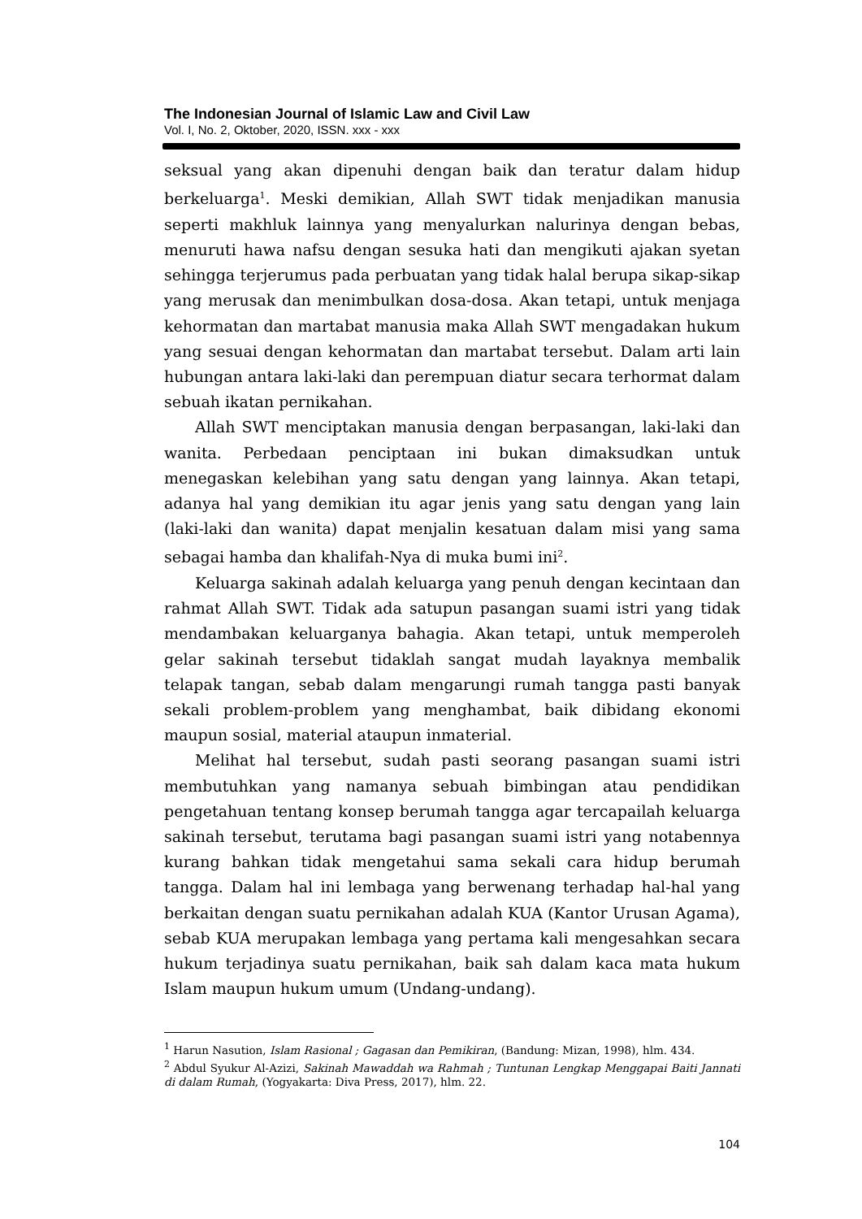The Indonesian Journal of Islamic Law and Civil Law
Vol. I, No. 2, Oktober, 2020, ISSN. xxx - xxx
seksual yang akan dipenuhi dengan baik dan teratur dalam hidup berkeluarga<sup>1</sup>. Meski demikian, Allah SWT tidak menjadikan manusia seperti makhluk lainnya yang menyalurkan nalurinya dengan bebas, menuruti hawa nafsu dengan sesuka hati dan mengikuti ajakan syetan sehingga terjerumus pada perbuatan yang tidak halal berupa sikap-sikap yang merusak dan menimbulkan dosa-dosa. Akan tetapi, untuk menjaga kehormatan dan martabat manusia maka Allah SWT mengadakan hukum yang sesuai dengan kehormatan dan martabat tersebut. Dalam arti lain hubungan antara laki-laki dan perempuan diatur secara terhormat dalam sebuah ikatan pernikahan.
Allah SWT menciptakan manusia dengan berpasangan, laki-laki dan wanita. Perbedaan penciptaan ini bukan dimaksudkan untuk menegaskan kelebihan yang satu dengan yang lainnya. Akan tetapi, adanya hal yang demikian itu agar jenis yang satu dengan yang lain (laki-laki dan wanita) dapat menjalin kesatuan dalam misi yang sama sebagai hamba dan khalifah-Nya di muka bumi ini<sup>2</sup>.
Keluarga sakinah adalah keluarga yang penuh dengan kecintaan dan rahmat Allah SWT. Tidak ada satupun pasangan suami istri yang tidak mendambakan keluarganya bahagia. Akan tetapi, untuk memperoleh gelar sakinah tersebut tidaklah sangat mudah layaknya membalik telapak tangan, sebab dalam mengarungi rumah tangga pasti banyak sekali problem-problem yang menghambat, baik dibidang ekonomi maupun sosial, material ataupun inmaterial.
Melihat hal tersebut, sudah pasti seorang pasangan suami istri membutuhkan yang namanya sebuah bimbingan atau pendidikan pengetahuan tentang konsep berumah tangga agar tercapailah keluarga sakinah tersebut, terutama bagi pasangan suami istri yang notabennya kurang bahkan tidak mengetahui sama sekali cara hidup berumah tangga. Dalam hal ini lembaga yang berwenang terhadap hal-hal yang berkaitan dengan suatu pernikahan adalah KUA (Kantor Urusan Agama), sebab KUA merupakan lembaga yang pertama kali mengesahkan secara hukum terjadinya suatu pernikahan, baik sah dalam kaca mata hukum Islam maupun hukum umum (Undang-undang).
<sup>1</sup> Harun Nasution, Islam Rasional ; Gagasan dan Pemikiran, (Bandung: Mizan, 1998), hlm. 434.
<sup>2</sup> Abdul Syukur Al-Azizi, Sakinah Mawaddah wa Rahmah ; Tuntunan Lengkap Menggapai Baiti Jannati di dalam Rumah, (Yogyakarta: Diva Press, 2017), hlm. 22.
104